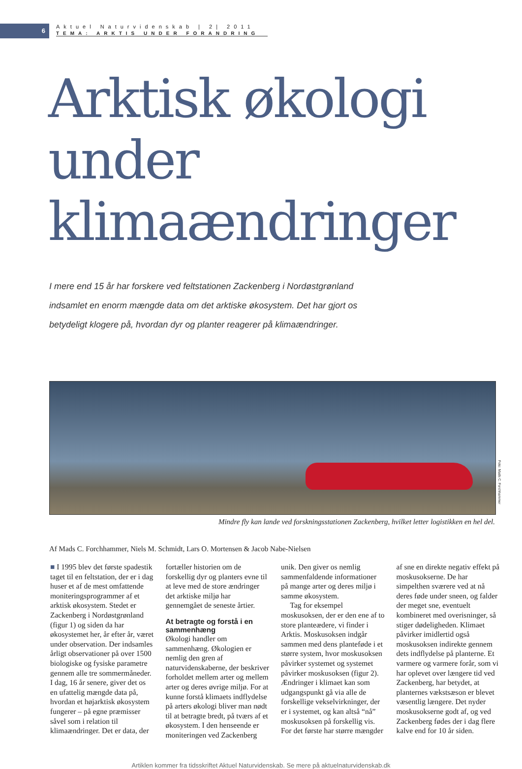6
Aktuel Naturvidenskab | 2| 2011
TEMA: ARKTIS UNDER FORANDRING
Arktisk økologi
under klimaændringer
I mere end 15 år har forskere ved feltstationen Zackenberg i Nordøstgrønland indsamlet en enorm mængde data om det arktiske økosystem. Det har gjort os betydeligt klogere på, hvordan dyr og planter reagerer på klimaændringer.
Foto: Mads C. Forchhammer
Mindre fly kan lande ved forskningsstationen Zackenberg, hvilket letter logistikken en hel del.
Af Mads C. Forchhammer, Niels M. Schmidt, Lars O. Mortensen & Jacob Nabe-Nielsen
■ I 1995 blev det første spadestik taget til en feltstation, der er i dag huser et af de mest omfattende moniteringsprogrammer af et arktisk økosystem. Stedet er Zackenberg i Nordøstgrønland (figur 1) og siden da har økosystemet her, år efter år, været under observation. Der indsamles årligt observationer på over 1500 biologiske og fysiske parametre gennem alle tre sommermåneder. I dag, 16 år senere, giver det os en ufattelig mængde data på, hvordan et højarktisk økosystem fungerer – på egne præmisser såvel som i relation til klimaændringer. Det er data, der fortæller historien om de forskellig dyr og planters evne til at leve med de store ændringer det arktiske miljø har gennemgået de seneste årtier.
At betragte og forstå i en sammenhæng
Økologi handler om sammenhæng. Økologien er nemlig den gren af naturvidenskaberne, der beskriver forholdet mellem arter og mellem arter og deres øvrige miljø. For at kunne forstå klimaets indflydelse på arters økologi bliver man nødt til at betragte bredt, på tværs af et økosystem. I den henseende er moniteringen ved Zackenberg unik. Den giver os nemlig sammenfaldende informationer på mange arter og deres miljø i samme økosystem.
Tag for eksempel moskusoksen, der er den ene af to store planteædere, vi finder i Arktis. Moskusoksen indgår sammen med dens planteføde i et større system, hvor moskusoksen påvirker systemet og systemet påvirker moskusoksen (figur 2). Ændringer i klimaet kan som udgangspunkt gå via alle de forskellige vekselvirkninger, der er i systemet, og kan altså “nå” moskusoksen på forskellig vis. For det første har større mængder af sne en direkte negativ effekt på moskusokserne. De har simpelthen sværere ved at nå deres føde under sneen, og falder der meget sne, eventuelt kombineret med overisninger, så stiger dødeligheden. Klimaet påvirker imidlertid også moskusoksen indirekte gennem dets indflydelse på planterne. Et varmere og varmere forår, som vi har oplevet over længere tid ved Zackenberg, har betydet, at planternes vækstsæson er blevet væsentlig længere. Det nyder moskusokserne godt af, og ved Zackenberg fødes der i dag flere kalve end for 10 år siden.
Artiklen kommer fra tidsskriftet Aktuel Naturvidenskab. Se mere på aktuelnaturvidenskab.dk